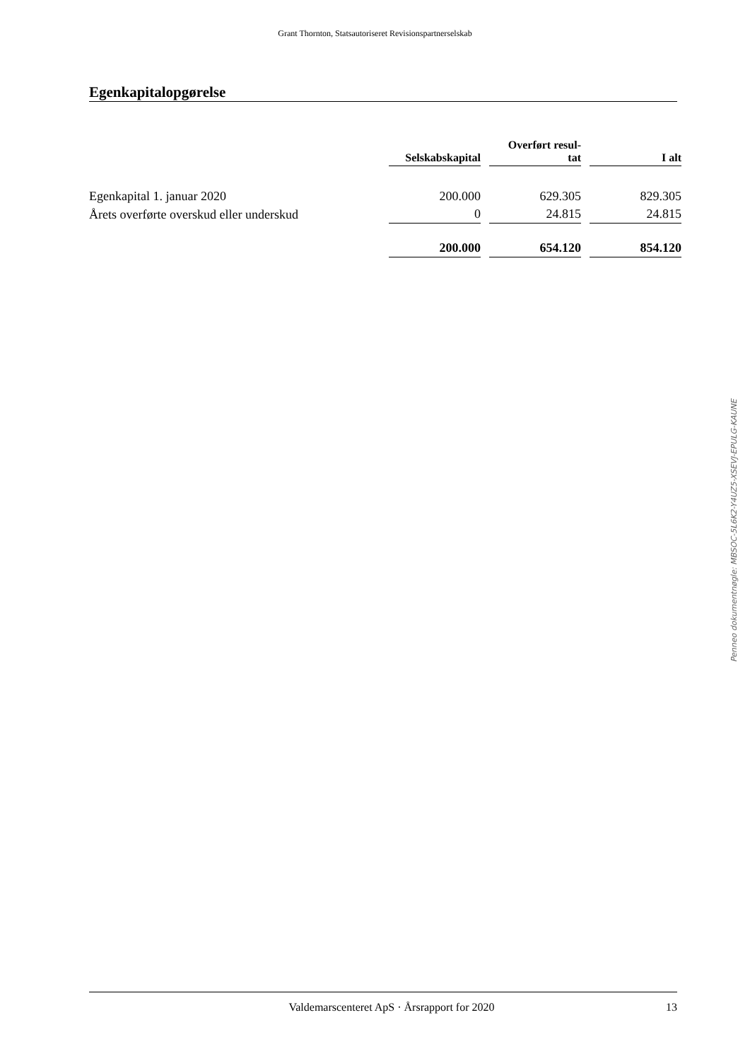Grant Thornton, Statsautoriseret Revisionspartnerselskab
Egenkapitalopgørelse
| | Selskabskapital | | Overført resul- tat | | I alt |
| Egenkapital 1. januar 2020 | 200.000 | | 629.305 | | 829.305 |
| Årets overførte overskud eller underskud | 0 | | 24.815 | | 24.815 |
| | 200.000 | | 654.120 | | 854.120 |
Penneo dokumentnøgle: MBSOC-5L6K2-Y4UZ5-XSEVJ-EPULG-KAUNE
Valdemarscenteret ApS · Årsrapport for 2020 13